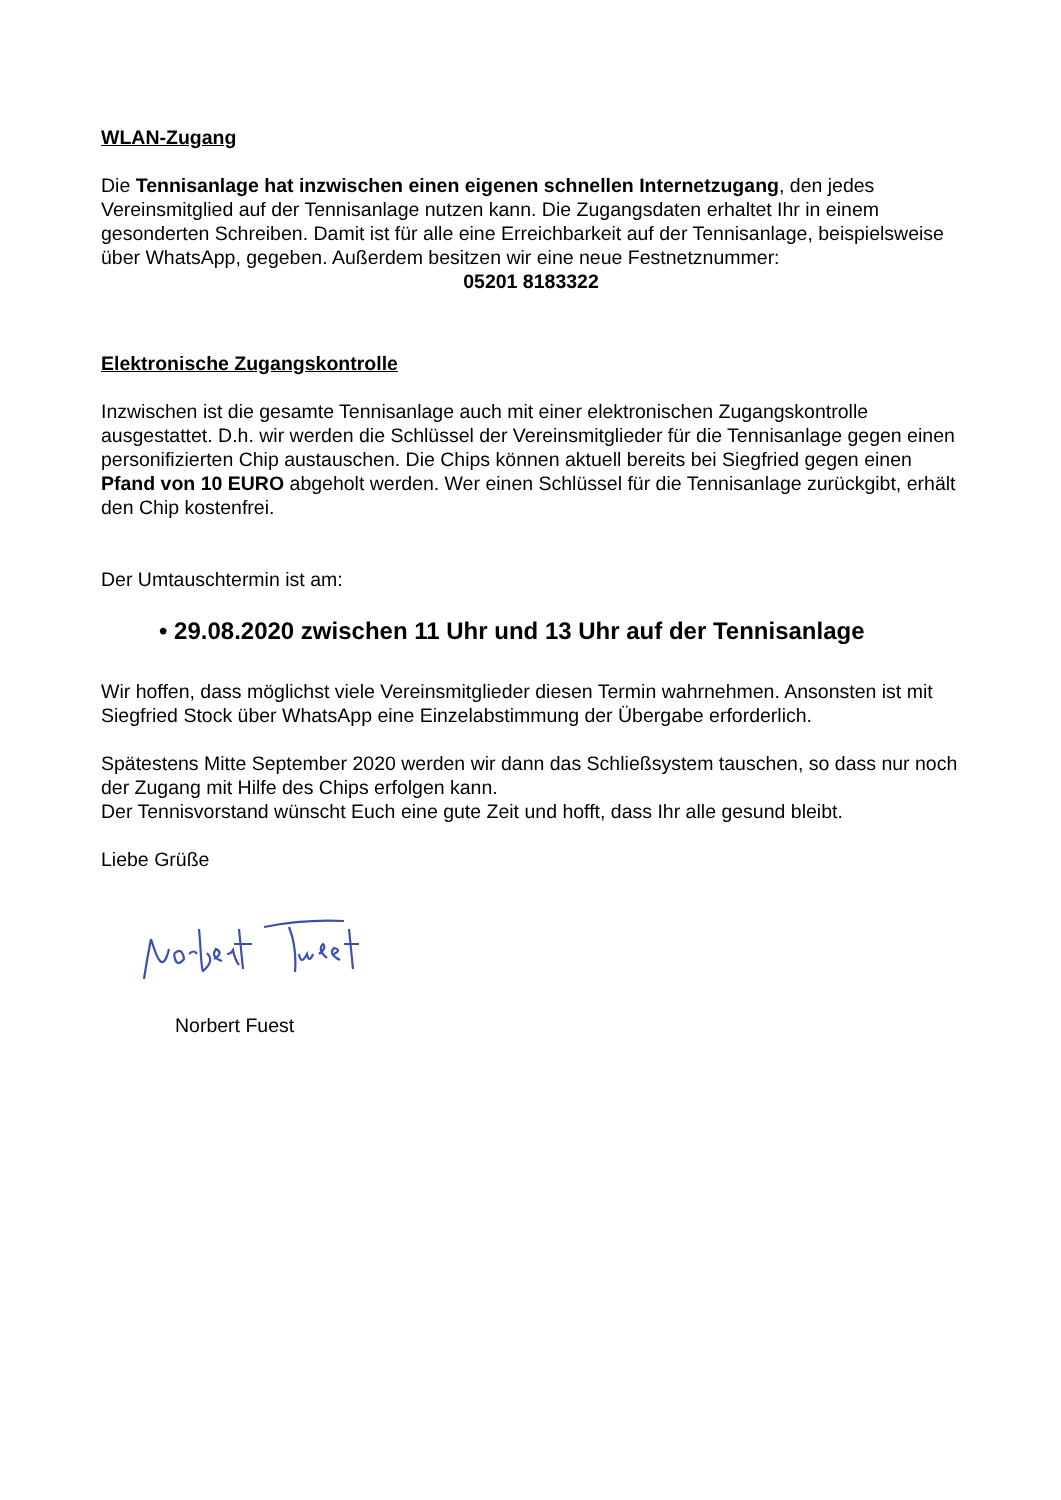WLAN-Zugang
Die Tennisanlage hat inzwischen einen eigenen schnellen Internetzugang, den jedes Vereinsmitglied auf der Tennisanlage nutzen kann. Die Zugangsdaten erhaltet Ihr in einem gesonderten Schreiben. Damit ist für alle eine Erreichbarkeit auf der Tennisanlage, beispielsweise über WhatsApp, gegeben. Außerdem besitzen wir eine neue Festnetznummer:
05201 8183322
Elektronische Zugangskontrolle
Inzwischen ist die gesamte Tennisanlage auch mit einer elektronischen Zugangskontrolle ausgestattet. D.h. wir werden die Schlüssel der Vereinsmitglieder für die Tennisanlage gegen einen personifizierten Chip austauschen. Die Chips können aktuell bereits bei Siegfried gegen einen Pfand von 10 EURO abgeholt werden. Wer einen Schlüssel für die Tennisanlage zurückgibt, erhält den Chip kostenfrei.
Der Umtauschtermin ist am:
• 29.08.2020 zwischen 11 Uhr und 13 Uhr auf der Tennisanlage
Wir hoffen, dass möglichst viele Vereinsmitglieder diesen Termin wahrnehmen. Ansonsten ist mit Siegfried Stock über WhatsApp eine Einzelabstimmung der Übergabe erforderlich.
Spätestens Mitte September 2020 werden wir dann das Schließsystem tauschen, so dass nur noch der Zugang mit Hilfe des Chips erfolgen kann.
Der Tennisvorstand wünscht Euch eine gute Zeit und hofft, dass Ihr alle gesund bleibt.
Liebe Grüße
Norbert Fuest